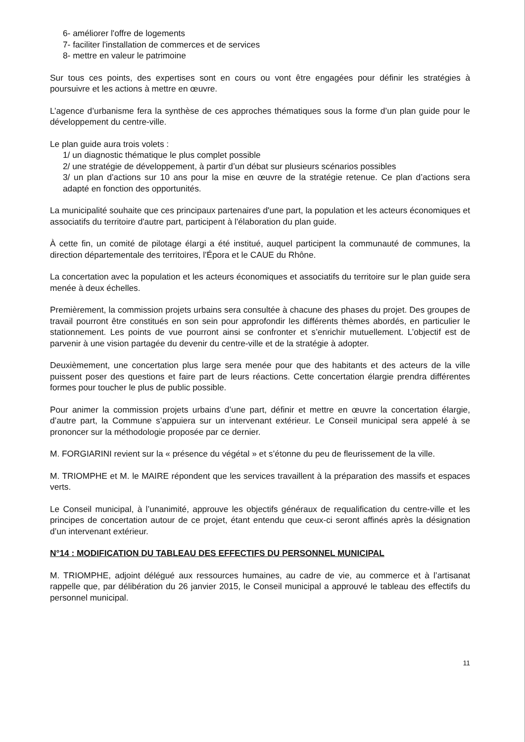6- améliorer l'offre de logements
7- faciliter l'installation de commerces et de services
8- mettre en valeur le patrimoine
Sur tous ces points, des expertises sont en cours ou vont être engagées pour définir les stratégies à poursuivre et les actions à mettre en œuvre.
L’agence d’urbanisme fera la synthèse de ces approches thématiques sous la forme d’un plan guide pour le développement du centre-ville.
Le plan guide aura trois volets :
1/ un diagnostic thématique le plus complet possible
2/ une stratégie de développement, à partir d’un débat sur plusieurs scénarios possibles
3/ un plan d’actions sur 10 ans pour la mise en œuvre de la stratégie retenue. Ce plan d’actions sera adapté en fonction des opportunités.
La municipalité souhaite que ces principaux partenaires d'une part, la population et les acteurs économiques et associatifs du territoire d'autre part, participent à l'élaboration du plan guide.
À cette fin, un comité de pilotage élargi a été institué, auquel participent la communauté de communes, la direction départementale des territoires, l'Épora et le CAUE du Rhône.
La concertation avec la population et les acteurs économiques et associatifs du territoire sur le plan guide sera menée à deux échelles.
Premièrement, la commission projets urbains sera consultée à chacune des phases du projet. Des groupes de travail pourront être constitués en son sein pour approfondir les différents thèmes abordés, en particulier le stationnement. Les points de vue pourront ainsi se confronter et s’enrichir mutuellement. L’objectif est de parvenir à une vision partagée du devenir du centre-ville et de la stratégie à adopter.
Deuxièmement, une concertation plus large sera menée pour que des habitants et des acteurs de la ville puissent poser des questions et faire part de leurs réactions. Cette concertation élargie prendra différentes formes pour toucher le plus de public possible.
Pour animer la commission projets urbains d’une part, définir et mettre en œuvre la concertation élargie, d’autre part, la Commune s’appuiera sur un intervenant extérieur. Le Conseil municipal sera appelé à se prononcer sur la méthodologie proposée par ce dernier.
M. FORGIARINI revient sur la « présence du végétal » et s’étonne du peu de fleurissement de la ville.
M. TRIOMPHE et M. le MAIRE répondent que les services travaillent à la préparation des massifs et espaces verts.
Le Conseil municipal, à l’unanimité, approuve les objectifs généraux de requalification du centre-ville et les principes de concertation autour de ce projet, étant entendu que ceux-ci seront affinés après la désignation d’un intervenant extérieur.
N°14 : MODIFICATION DU TABLEAU DES EFFECTIFS DU PERSONNEL MUNICIPAL
M. TRIOMPHE, adjoint délégué aux ressources humaines, au cadre de vie, au commerce et à l’artisanat rappelle que, par délibération du 26 janvier 2015, le Conseil municipal a approuvé le tableau des effectifs du personnel municipal.
11